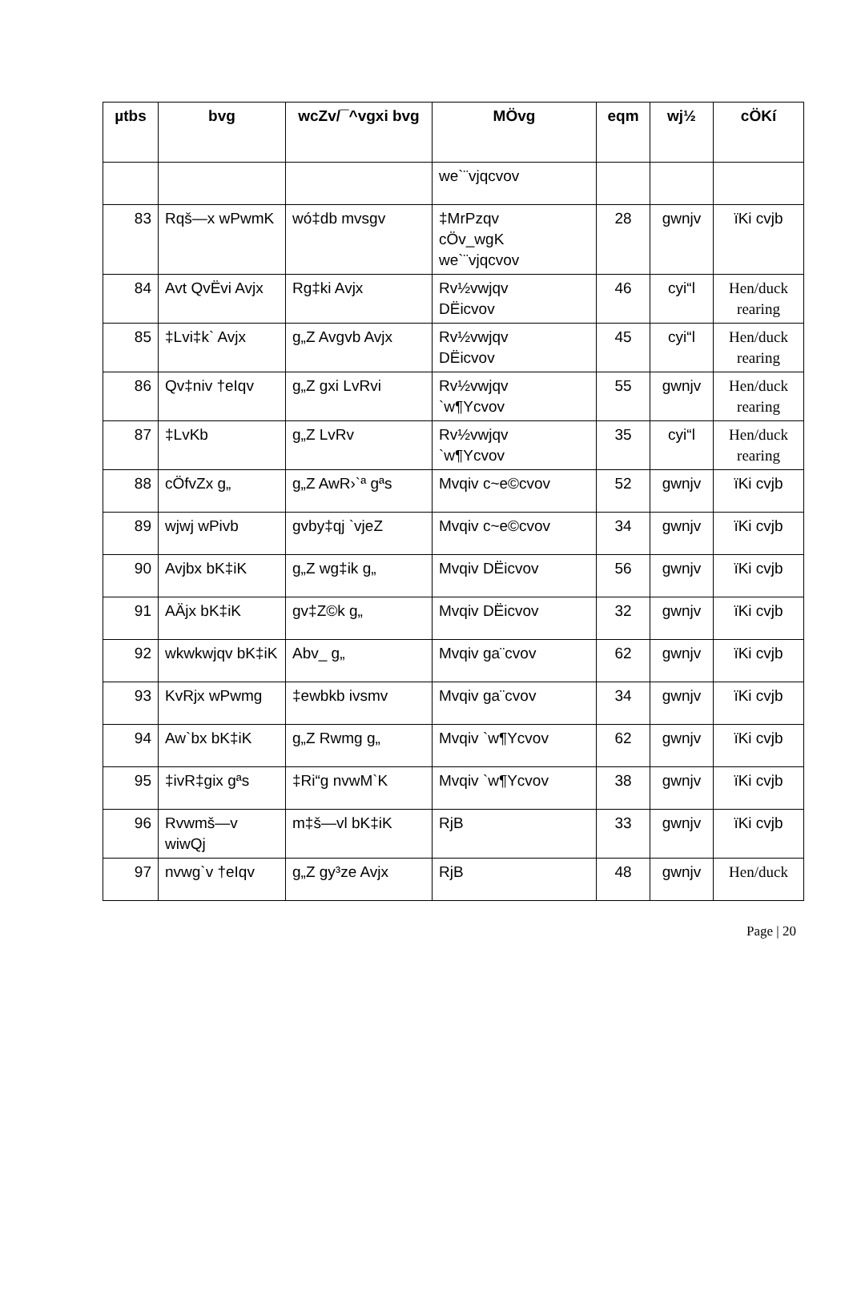| µtbs | bvg | wcZv/¯^vgxi bvg | MÖvg | eqm | wj½ | cÖKí |
| --- | --- | --- | --- | --- | --- | --- |
| | | | we`¨vjqcvov | | | |
| 83 | Rqš—x wPwmK | wó‡db mvsgv | ‡MrPzqv cÖv_wgK we`¨vjqcvov | 28 | gwnjv | ïKi cvjb |
| 84 | Avt QvËvi Avjx | Rg‡ki Avjx | Rv½vwjqv DËicvov | 46 | cyi“l | Hen/duck rearing |
| 85 | ‡Lvi‡k` Avjx | g„Z Avgvb Avjx | Rv½vwjqv DËicvov | 45 | cyi“l | Hen/duck rearing |
| 86 | Qv‡niv †eIqv | g„Z gxi LvRvi | Rv½vwjqv `w¶Ycvov | 55 | gwnjv | Hen/duck rearing |
| 87 | ‡LvKb | g„Z LvRv | Rv½vwjqv `w¶Ycvov | 35 | cyi“l | Hen/duck rearing |
| 88 | cÖfvZx g„ | g„Z AwR›`ª gªs | Mvqiv c~e©cvov | 52 | gwnjv | ïKi cvjb |
| 89 | wjwj wPivb | gvby‡qj `vjeZ | Mvqiv c~e©cvov | 34 | gwnjv | ïKi cvjb |
| 90 | Avjbx bK‡iK | g„Z wg‡ik g„ | Mvqiv DËicvov | 56 | gwnjv | ïKi cvjb |
| 91 | AÄjx bK‡iK | gv‡Z©k g„ | Mvqiv DËicvov | 32 | gwnjv | ïKi cvjb |
| 92 | wkwkwjqv bK‡iK | Abv_ g„ | Mvqiv ga¨cvov | 62 | gwnjv | ïKi cvjb |
| 93 | KvRjx wPwmg | ‡ewbkb ivsmv | Mvqiv ga¨cvov | 34 | gwnjv | ïKi cvjb |
| 94 | Aw`bx bK‡iK | g„Z Rwmg g„ | Mvqiv `w¶Ycvov | 62 | gwnjv | ïKi cvjb |
| 95 | ‡ivR‡gix gªs | ‡Ri“g nvwM`K | Mvqiv `w¶Ycvov | 38 | gwnjv | ïKi cvjb |
| 96 | Rvwmš—v wiwQj | m‡š—vl bK‡iK | RjB | 33 | gwnjv | ïKi cvjb |
| 97 | nvwg`v †eIqv | g„Z gy³ze Avjx | RjB | 48 | gwnjv | Hen/duck |
Page | 20